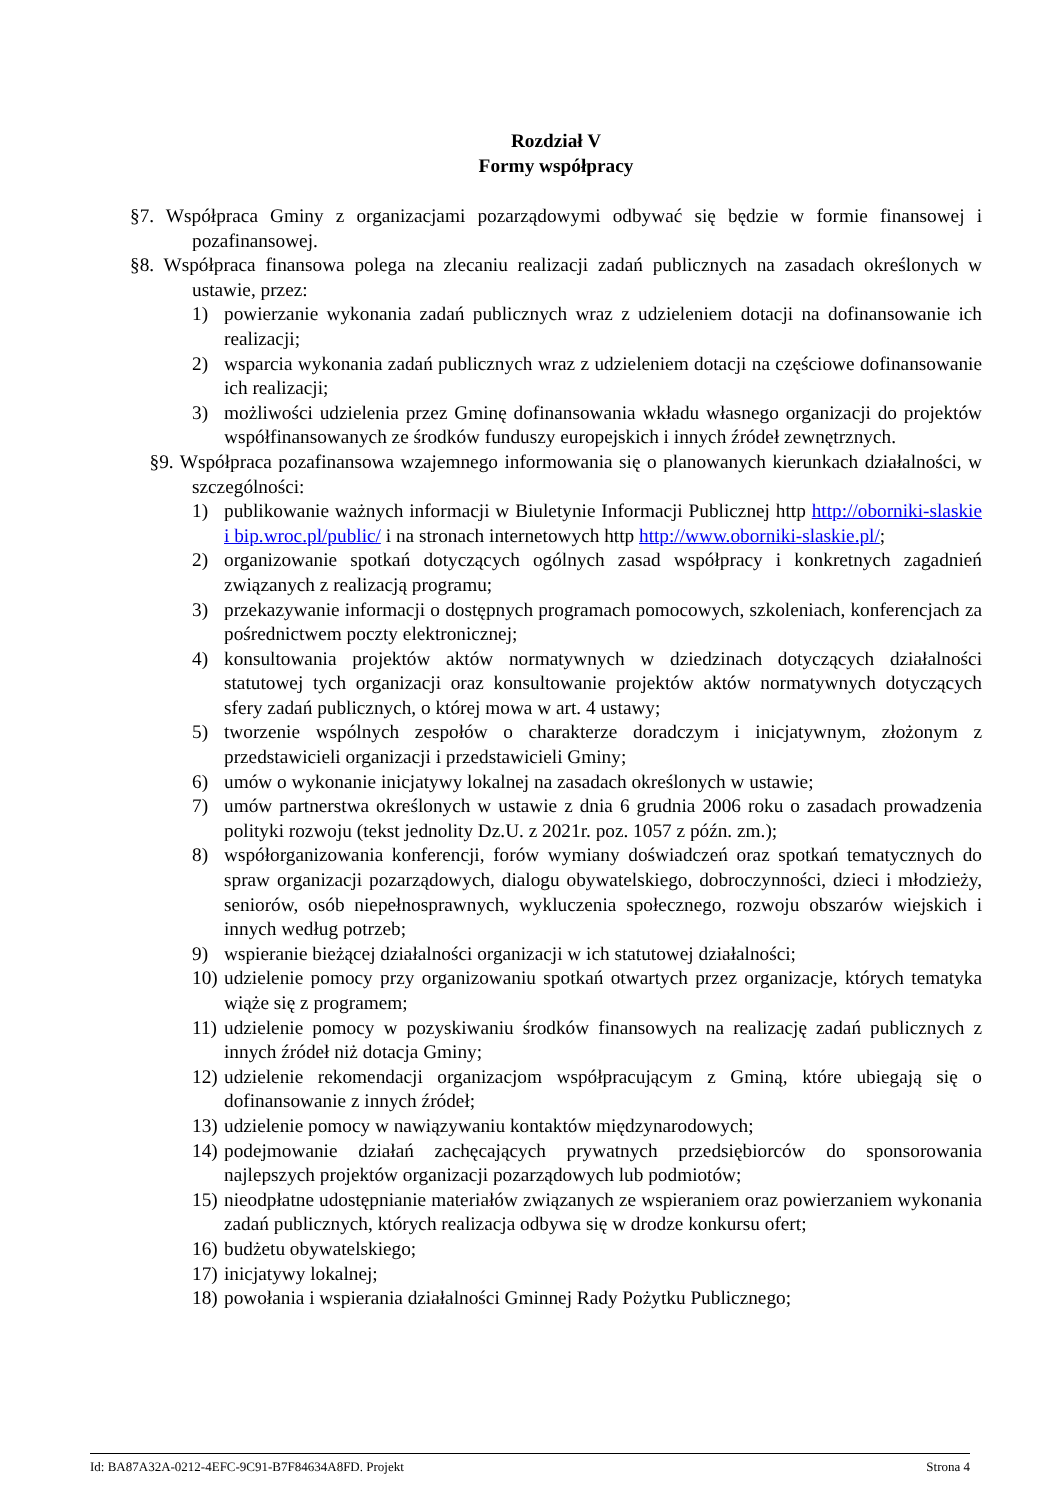Rozdział V
Formy współpracy
§7. Współpraca Gminy z organizacjami pozarządowymi odbywać się będzie w formie finansowej i pozafinansowej.
§8. Współpraca finansowa polega na zlecaniu realizacji zadań publicznych na zasadach określonych w ustawie, przez:
1) powierzanie wykonania zadań publicznych wraz z udzieleniem dotacji na dofinansowanie ich realizacji;
2) wsparcia wykonania zadań publicznych wraz z udzieleniem dotacji na częściowe dofinansowanie ich realizacji;
3) możliwości udzielenia przez Gminę dofinansowania wkładu własnego organizacji do projektów współfinansowanych ze środków funduszy europejskich i innych źródeł zewnętrznych.
§9. Współpraca pozafinansowa wzajemnego informowania się o planowanych kierunkach działalności, w szczególności:
1) publikowanie ważnych informacji w Biuletynie Informacji Publicznej http http://oborniki-slaskie i bip.wroc.pl/public/ i na stronach internetowych http http://www.oborniki-slaskie.pl/;
2) organizowanie spotkań dotyczących ogólnych zasad współpracy i konkretnych zagadnień związanych z realizacją programu;
3) przekazywanie informacji o dostępnych programach pomocowych, szkoleniach, konferencjach za pośrednictwem poczty elektronicznej;
4) konsultowania projektów aktów normatywnych w dziedzinach dotyczących działalności statutowej tych organizacji oraz konsultowanie projektów aktów normatywnych dotyczących sfery zadań publicznych, o której mowa w art. 4 ustawy;
5) tworzenie wspólnych zespołów o charakterze doradczym i inicjatywnym, złożonym z przedstawicieli organizacji i przedstawicieli Gminy;
6) umów o wykonanie inicjatywy lokalnej na zasadach określonych w ustawie;
7) umów partnerstwa określonych w ustawie z dnia 6 grudnia 2006 roku o zasadach prowadzenia polityki rozwoju (tekst jednolity Dz.U. z 2021r. poz. 1057 z późn. zm.);
8) współorganizowania konferencji, forów wymiany doświadczeń oraz spotkań tematycznych do spraw organizacji pozarządowych, dialogu obywatelskiego, dobroczynności, dzieci i młodzieży, seniorów, osób niepełnosprawnych, wykluczenia społecznego, rozwoju obszarów wiejskich i innych według potrzeb;
9) wspieranie bieżącej działalności organizacji w ich statutowej działalności;
10) udzielenie pomocy przy organizowaniu spotkań otwartych przez organizacje, których tematyka wiąże się z programem;
11) udzielenie pomocy w pozyskiwaniu środków finansowych na realizację zadań publicznych z innych źródeł niż dotacja Gminy;
12) udzielenie rekomendacji organizacjom współpracującym z Gminą, które ubiegają się o dofinansowanie z innych źródeł;
13) udzielenie pomocy w nawiązywaniu kontaktów międzynarodowych;
14) podejmowanie działań zachęcających prywatnych przedsiębiorców do sponsorowania najlepszych projektów organizacji pozarządowych lub podmiotów;
15) nieodpłatne udostępnianie materiałów związanych ze wspieraniem oraz powierzaniem wykonania zadań publicznych, których realizacja odbywa się w drodze konkursu ofert;
16) budżetu obywatelskiego;
17) inicjatywy lokalnej;
18) powołania i wspierania działalności Gminnej Rady Pożytku Publicznego;
Id: BA87A32A-0212-4EFC-9C91-B7F84634A8FD. Projekt Strona 4